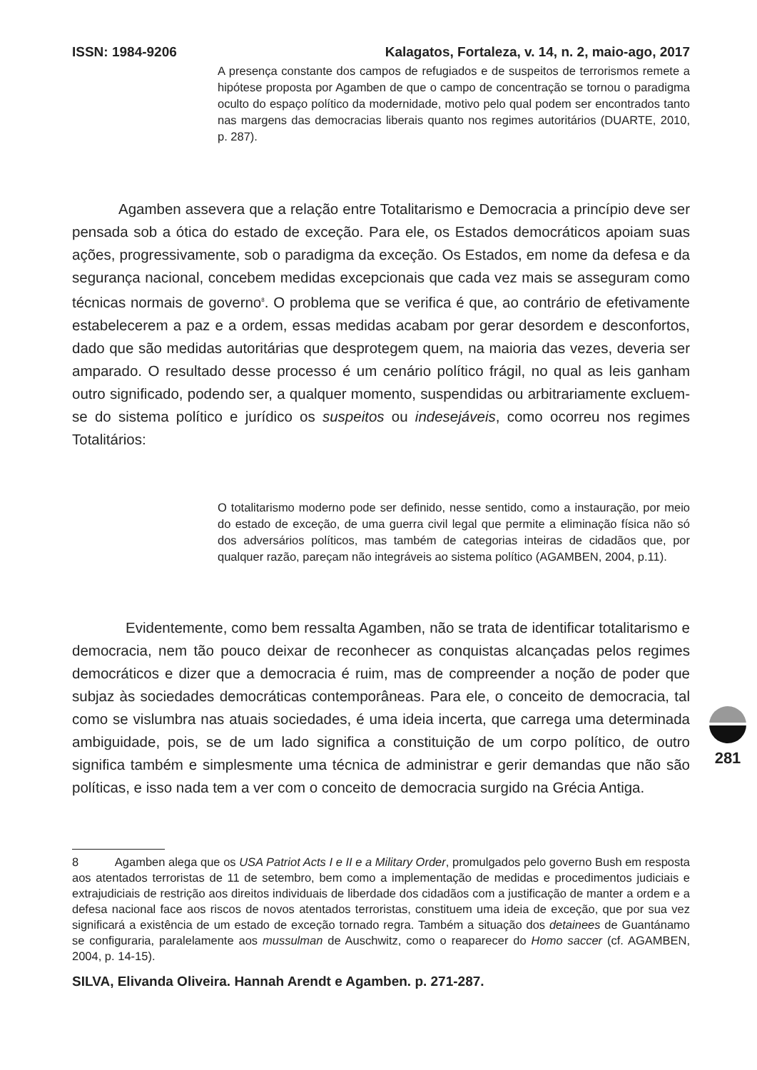ISSN: 1984-9206 Kalagatos, Fortaleza, v. 14, n. 2, maio-ago, 2017
A presença constante dos campos de refugiados e de suspeitos de terrorismos remete a hipótese proposta por Agamben de que o campo de concentração se tornou o paradigma oculto do espaço político da modernidade, motivo pelo qual podem ser encontrados tanto nas margens das democracias liberais quanto nos regimes autoritários (DUARTE, 2010, p. 287).
Agamben assevera que a relação entre Totalitarismo e Democracia a princípio deve ser pensada sob a ótica do estado de exceção. Para ele, os Estados democráticos apoiam suas ações, progressivamente, sob o paradigma da exceção. Os Estados, em nome da defesa e da segurança nacional, concebem medidas excepcionais que cada vez mais se asseguram como técnicas normais de governo<sup>8</sup>. O problema que se verifica é que, ao contrário de efetivamente estabelecerem a paz e a ordem, essas medidas acabam por gerar desordem e desconfortos, dado que são medidas autoritárias que desprotegem quem, na maioria das vezes, deveria ser amparado. O resultado desse processo é um cenário político frágil, no qual as leis ganham outro significado, podendo ser, a qualquer momento, suspendidas ou arbitrariamente excluem-se do sistema político e jurídico os suspeitos ou indesejáveis, como ocorreu nos regimes Totalitários:
O totalitarismo moderno pode ser definido, nesse sentido, como a instauração, por meio do estado de exceção, de uma guerra civil legal que permite a eliminação física não só dos adversários políticos, mas também de categorias inteiras de cidadãos que, por qualquer razão, pareçam não integráveis ao sistema político (AGAMBEN, 2004, p.11).
Evidentemente, como bem ressalta Agamben, não se trata de identificar totalitarismo e democracia, nem tão pouco deixar de reconhecer as conquistas alcançadas pelos regimes democráticos e dizer que a democracia é ruim, mas de compreender a noção de poder que subjaz às sociedades democráticas contemporâneas. Para ele, o conceito de democracia, tal como se vislumbra nas atuais sociedades, é uma ideia incerta, que carrega uma determinada ambiguidade, pois, se de um lado significa a constituição de um corpo político, de outro significa também e simplesmente uma técnica de administrar e gerir demandas que não são políticas, e isso nada tem a ver com o conceito de democracia surgido na Grécia Antiga.
8 Agamben alega que os USA Patriot Acts I e II e a Military Order, promulgados pelo governo Bush em resposta aos atentados terroristas de 11 de setembro, bem como a implementação de medidas e procedimentos judiciais e extrajudiciais de restrição aos direitos individuais de liberdade dos cidadãos com a justificação de manter a ordem e a defesa nacional face aos riscos de novos atentados terroristas, constituem uma ideia de exceção, que por sua vez significará a existência de um estado de exceção tornado regra. Também a situação dos detainees de Guantánamo se configuraria, paralelamente aos mussulman de Auschwitz, como o reaparecer do Homo saccer (cf. AGAMBEN, 2004, p. 14-15).
SILVA, Elivanda Oliveira. Hannah Arendt e Agamben. p. 271-287.
281